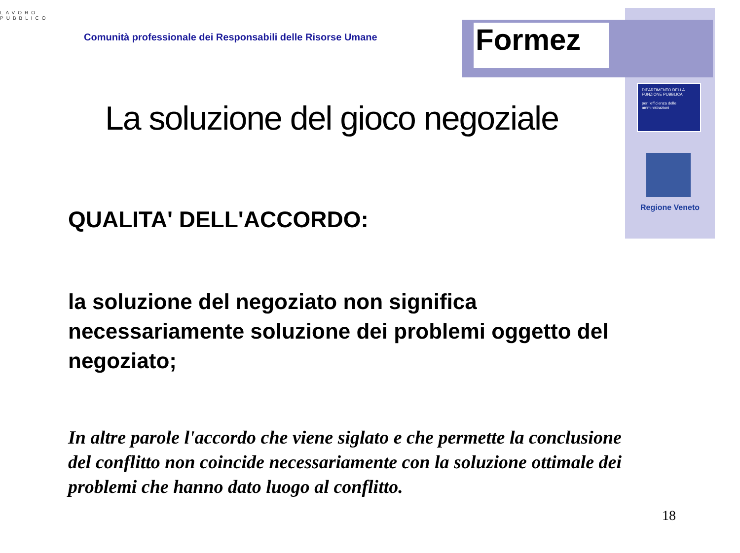LAVORO PUBBLICO
Comunità professionale dei Responsabili delle Risorse Umane
Formez
DIPARTIMENTO DELLA FUNZIONE PUBBLICA
per l'efficienza delle amministrazioni
Regione Veneto
La soluzione del gioco negoziale
QUALITA' DELL'ACCORDO:
la soluzione del negoziato non significa necessariamente soluzione dei problemi oggetto del negoziato;
In altre parole l'accordo che viene siglato e che permette la conclusione del conflitto non coincide necessariamente con la soluzione ottimale dei problemi che hanno dato luogo al conflitto.
18